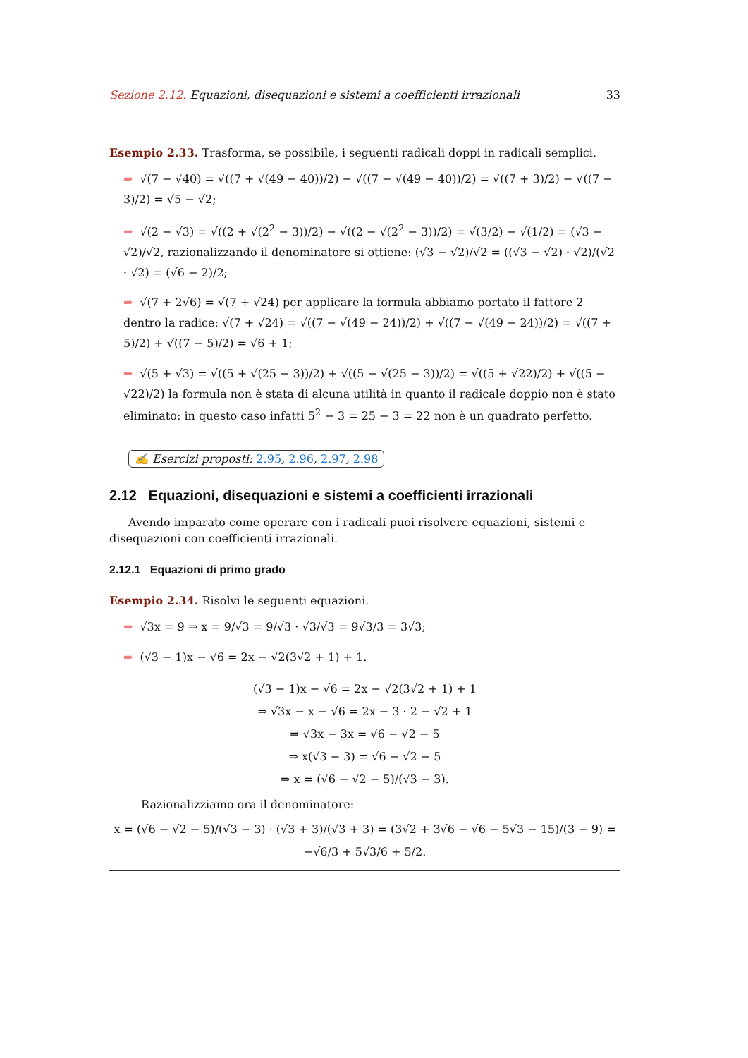Sezione 2.12. Equazioni, disequazioni e sistemi a coefficienti irrazionali 33
Esempio 2.33. Trasforma, se possibile, i seguenti radicali doppi in radicali semplici.
➡ √(7 − √40) = √((7 + √(49 − 40))/2) − √((7 − √(49 − 40))/2) = √((7 + 3)/2) − √((7 − 3)/2) = √5 − √2;
➡ √(2 − √3) = √((2 + √(2<sup>2</sup> − 3))/2) − √((2 − √(2<sup>2</sup> − 3))/2) = √(3/2) − √(1/2) = (√3 − √2)/√2, razionalizzando il denominatore si ottiene: (√3 − √2)/√2 = ((√3 − √2) · √2)/(√2 · √2) = (√6 − 2)/2;
➡ √(7 + 2√6) = √(7 + √24) per applicare la formula abbiamo portato il fattore 2 dentro la radice: √(7 + √24) = √((7 − √(49 − 24))/2) + √((7 − √(49 − 24))/2) = √((7 + 5)/2) + √((7 − 5)/2) = √6 + 1;
➡ √(5 + √3) = √((5 + √(25 − 3))/2) + √((5 − √(25 − 3))/2) = √((5 + √22)/2) + √((5 − √22)/2) la formula non è stata di alcuna utilità in quanto il radicale doppio non è stato eliminato: in questo caso infatti 5<sup>2</sup> − 3 = 25 − 3 = 22 non è un quadrato perfetto.
✍ Esercizi proposti: 2.95, 2.96, 2.97, 2.98
2.12 Equazioni, disequazioni e sistemi a coefficienti irrazionali
Avendo imparato come operare con i radicali puoi risolvere equazioni, sistemi e disequazioni con coefficienti irrazionali.
2.12.1 Equazioni di primo grado
Esempio 2.34. Risolvi le seguenti equazioni.
➡ √3x = 9 ⇒ x = 9/√3 = 9/√3 · √3/√3 = 9√3/3 = 3√3;
➡ (√3 − 1)x − √6 = 2x − √2(3√2 + 1) + 1.
(√3 − 1)x − √6 = 2x − √2(3√2 + 1) + 1
⇒ √3x − x − √6 = 2x − 3 · 2 − √2 + 1
⇒ √3x − 3x = √6 − √2 − 5
⇒ x(√3 − 3) = √6 − √2 − 5
⇒ x = (√6 − √2 − 5)/(√3 − 3).
Razionalizziamo ora il denominatore:
x = (√6 − √2 − 5)/(√3 − 3) · (√3 + 3)/(√3 + 3) = (3√2 + 3√6 − √6 − 5√3 − 15)/(3 − 9) = −√6/3 + 5√3/6 + 5/2.